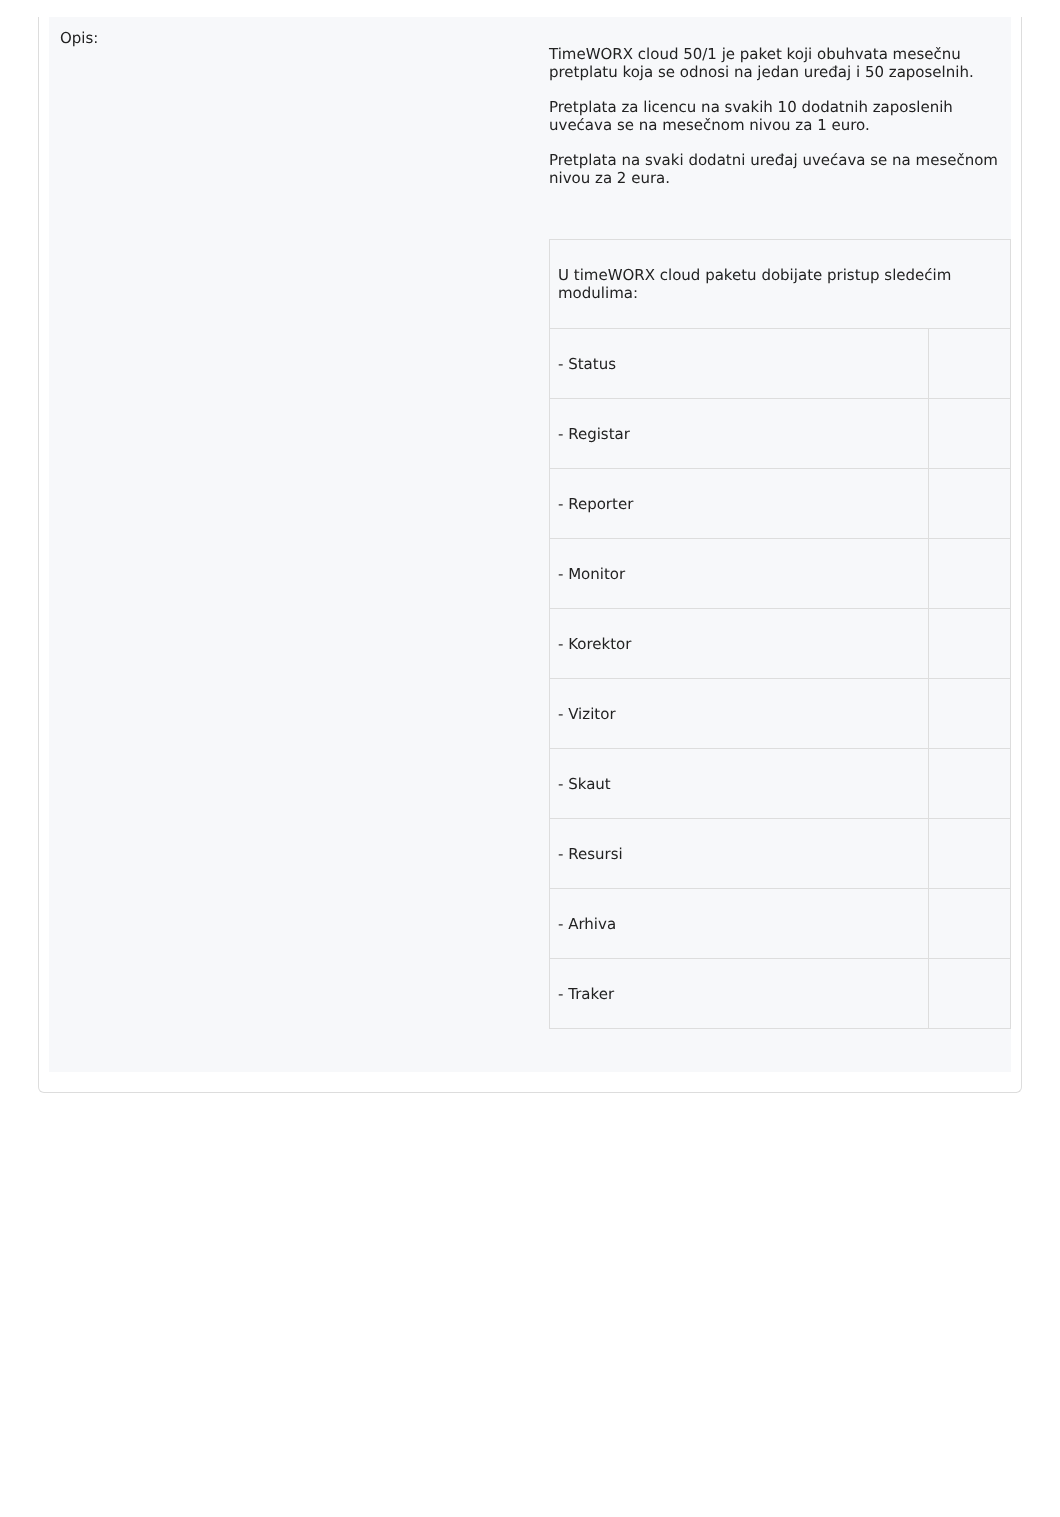Opis:
TimeWORX cloud 50/1 je paket koji obuhvata mesečnu pretplatu koja se odnosi na jedan uređaj i 50 zaposelnih.
Pretplata za licencu na svakih 10 dodatnih zaposlenih uvećava se na mesečnom nivou za 1 euro.
Pretplata na svaki dodatni uređaj uvećava se na mesečnom nivou za 2 eura.
| U timeWORX cloud paketu dobijate pristup sledećim modulima: | |
| - Status | |
| - Registar | |
| - Reporter | |
| - Monitor | |
| - Korektor | |
| - Vizitor | |
| - Skaut | |
| - Resursi | |
| - Arhiva | |
| - Traker | |